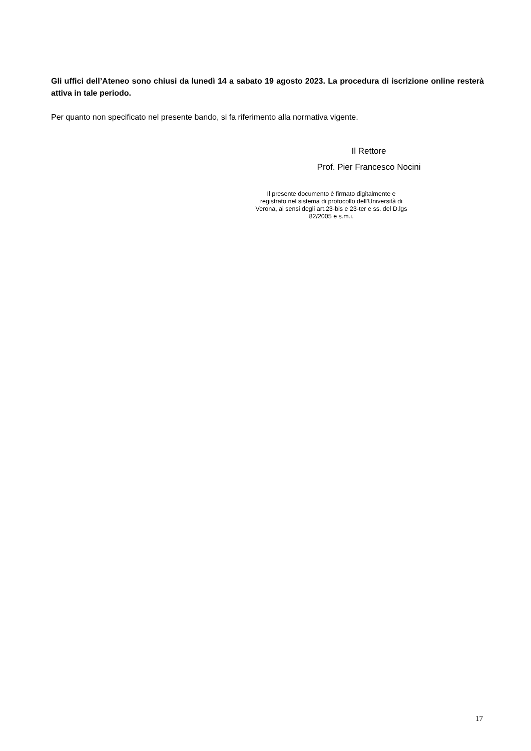Gli uffici dell’Ateneo sono chiusi da lunedì 14 a sabato 19 agosto 2023. La procedura di iscrizione online resterà attiva in tale periodo.
Per quanto non specificato nel presente bando, si fa riferimento alla normativa vigente.
Il Rettore
Prof. Pier Francesco Nocini
Il presente documento è firmato digitalmente e registrato nel sistema di protocollo dell’Università di Verona, ai sensi degli art.23-bis e 23-ter e ss. del D.lgs 82/2005 e s.m.i.
17